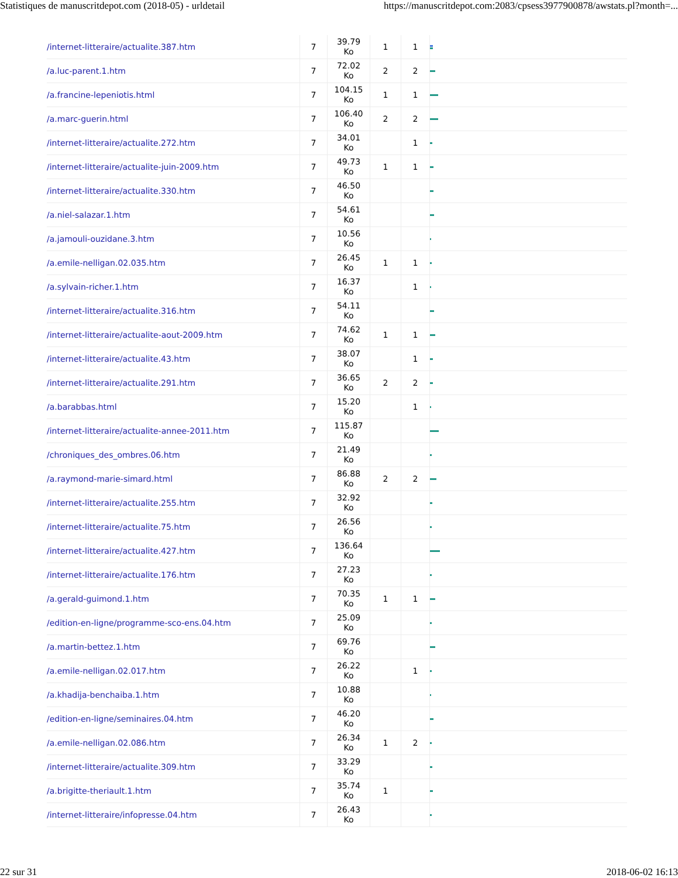Statistiques de manuscritdepot.com (2018-05) - urldetail https://manuscritdepot.com:2083/cpsess3977900878/awstats.pl?month=...
| /internet-litteraire/actualite.387.htm | 7 | 39.79 Ko | 1 | 1 | |
| /a.luc-parent.1.htm | 7 | 72.02 Ko | 2 | 2 | |
| /a.francine-lepeniotis.html | 7 | 104.15 Ko | 1 | 1 | |
| /a.marc-guerin.html | 7 | 106.40 Ko | 2 | 2 | |
| /internet-litteraire/actualite.272.htm | 7 | 34.01 Ko | | 1 | |
| /internet-litteraire/actualite-juin-2009.htm | 7 | 49.73 Ko | 1 | 1 | |
| /internet-litteraire/actualite.330.htm | 7 | 46.50 Ko | | | |
| /a.niel-salazar.1.htm | 7 | 54.61 Ko | | | |
| /a.jamouli-ouzidane.3.htm | 7 | 10.56 Ko | | | |
| /a.emile-nelligan.02.035.htm | 7 | 26.45 Ko | 1 | 1 | |
| /a.sylvain-richer.1.htm | 7 | 16.37 Ko | | 1 | |
| /internet-litteraire/actualite.316.htm | 7 | 54.11 Ko | | | |
| /internet-litteraire/actualite-aout-2009.htm | 7 | 74.62 Ko | 1 | 1 | |
| /internet-litteraire/actualite.43.htm | 7 | 38.07 Ko | | 1 | |
| /internet-litteraire/actualite.291.htm | 7 | 36.65 Ko | 2 | 2 | |
| /a.barabbas.html | 7 | 15.20 Ko | | 1 | |
| /internet-litteraire/actualite-annee-2011.htm | 7 | 115.87 Ko | | | |
| /chroniques_des_ombres.06.htm | 7 | 21.49 Ko | | | |
| /a.raymond-marie-simard.html | 7 | 86.88 Ko | 2 | 2 | |
| /internet-litteraire/actualite.255.htm | 7 | 32.92 Ko | | | |
| /internet-litteraire/actualite.75.htm | 7 | 26.56 Ko | | | |
| /internet-litteraire/actualite.427.htm | 7 | 136.64 Ko | | | |
| /internet-litteraire/actualite.176.htm | 7 | 27.23 Ko | | | |
| /a.gerald-guimond.1.htm | 7 | 70.35 Ko | 1 | 1 | |
| /edition-en-ligne/programme-sco-ens.04.htm | 7 | 25.09 Ko | | | |
| /a.martin-bettez.1.htm | 7 | 69.76 Ko | | | |
| /a.emile-nelligan.02.017.htm | 7 | 26.22 Ko | | 1 | |
| /a.khadija-benchaiba.1.htm | 7 | 10.88 Ko | | | |
| /edition-en-ligne/seminaires.04.htm | 7 | 46.20 Ko | | | |
| /a.emile-nelligan.02.086.htm | 7 | 26.34 Ko | 1 | 2 | |
| /internet-litteraire/actualite.309.htm | 7 | 33.29 Ko | | | |
| /a.brigitte-theriault.1.htm | 7 | 35.74 Ko | 1 | | |
| /internet-litteraire/infopresse.04.htm | 7 | 26.43 Ko | | | |
22 sur 31 2018-06-02 16:13